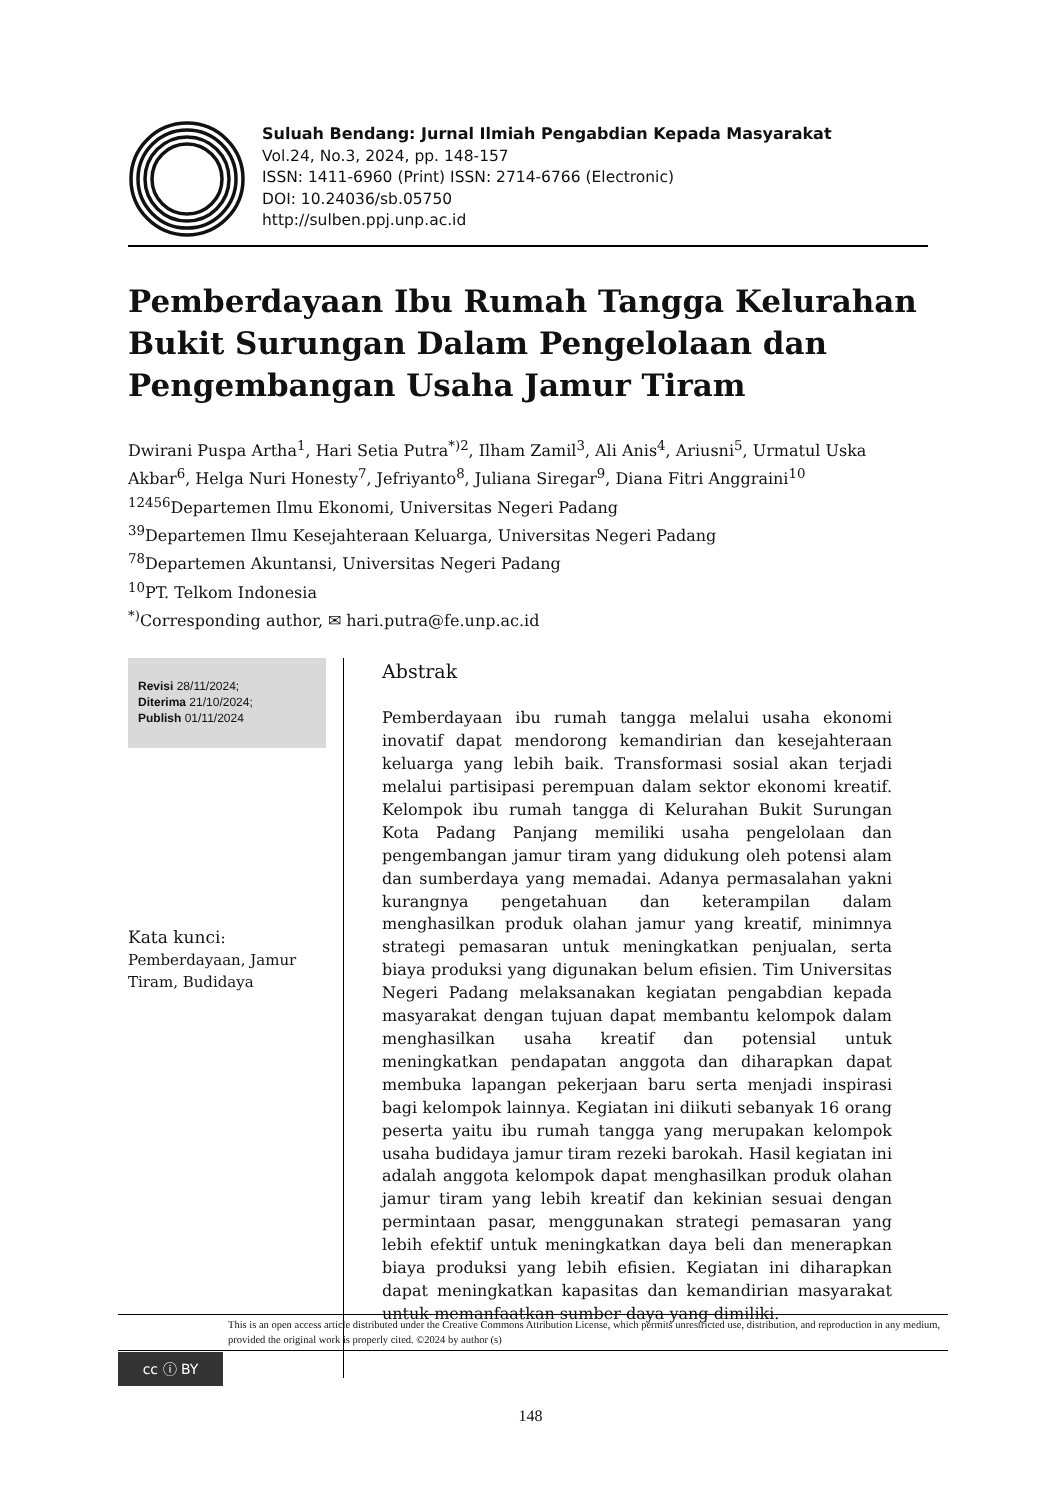Suluah Bendang: Jurnal Ilmiah Pengabdian Kepada Masyarakat
Vol.24, No.3, 2024, pp. 148-157
ISSN: 1411-6960 (Print) ISSN: 2714-6766 (Electronic)
DOI: 10.24036/sb.05750
http://sulben.ppj.unp.ac.id
Pemberdayaan Ibu Rumah Tangga Kelurahan Bukit Surungan Dalam Pengelolaan dan Pengembangan Usaha Jamur Tiram
Dwirani Puspa Artha<sup>1</sup>, Hari Setia Putra<sup>*)2</sup>, Ilham Zamil<sup>3</sup>, Ali Anis<sup>4</sup>, Ariusni<sup>5</sup>, Urmatul Uska Akbar<sup>6</sup>, Helga Nuri Honesty<sup>7</sup>, Jefriyanto<sup>8</sup>, Juliana Siregar<sup>9</sup>, Diana Fitri Anggraini<sup>10</sup>
<sup>12456</sup>Departemen Ilmu Ekonomi, Universitas Negeri Padang
<sup>39</sup> Departemen Ilmu Kesejahteraan Keluarga, Universitas Negeri Padang
<sup>78</sup> Departemen Akuntansi, Universitas Negeri Padang
<sup>10</sup> PT. Telkom Indonesia
<sup>*)</sup> Corresponding author, ✉ hari.putra@fe.unp.ac.id
Revisi 28/11/2024;
Diterima 21/10/2024;
Publish 01/11/2024
Kata kunci:
Pemberdayaan, Jamur Tiram, Budidaya
Abstrak
Pemberdayaan ibu rumah tangga melalui usaha ekonomi inovatif dapat mendorong kemandirian dan kesejahteraan keluarga yang lebih baik. Transformasi sosial akan terjadi melalui partisipasi perempuan dalam sektor ekonomi kreatif. Kelompok ibu rumah tangga di Kelurahan Bukit Surungan Kota Padang Panjang memiliki usaha pengelolaan dan pengembangan jamur tiram yang didukung oleh potensi alam dan sumberdaya yang memadai. Adanya permasalahan yakni kurangnya pengetahuan dan keterampilan dalam menghasilkan produk olahan jamur yang kreatif, minimnya strategi pemasaran untuk meningkatkan penjualan, serta biaya produksi yang digunakan belum efisien. Tim Universitas Negeri Padang melaksanakan kegiatan pengabdian kepada masyarakat dengan tujuan dapat membantu kelompok dalam menghasilkan usaha kreatif dan potensial untuk meningkatkan pendapatan anggota dan diharapkan dapat membuka lapangan pekerjaan baru serta menjadi inspirasi bagi kelompok lainnya. Kegiatan ini diikuti sebanyak 16 orang peserta yaitu ibu rumah tangga yang merupakan kelompok usaha budidaya jamur tiram rezeki barokah. Hasil kegiatan ini adalah anggota kelompok dapat menghasilkan produk olahan jamur tiram yang lebih kreatif dan kekinian sesuai dengan permintaan pasar, menggunakan strategi pemasaran yang lebih efektif untuk meningkatkan daya beli dan menerapkan biaya produksi yang lebih efisien. Kegiatan ini diharapkan dapat meningkatkan kapasitas dan kemandirian masyarakat untuk memanfaatkan sumber daya yang dimiliki.
This is an open access article distributed under the Creative Commons Attribution License, which permits unrestricted use, distribution, and reproduction in any medium, provided the original work is properly cited. ©2024 by author (s)
cc ⓘ BY
148